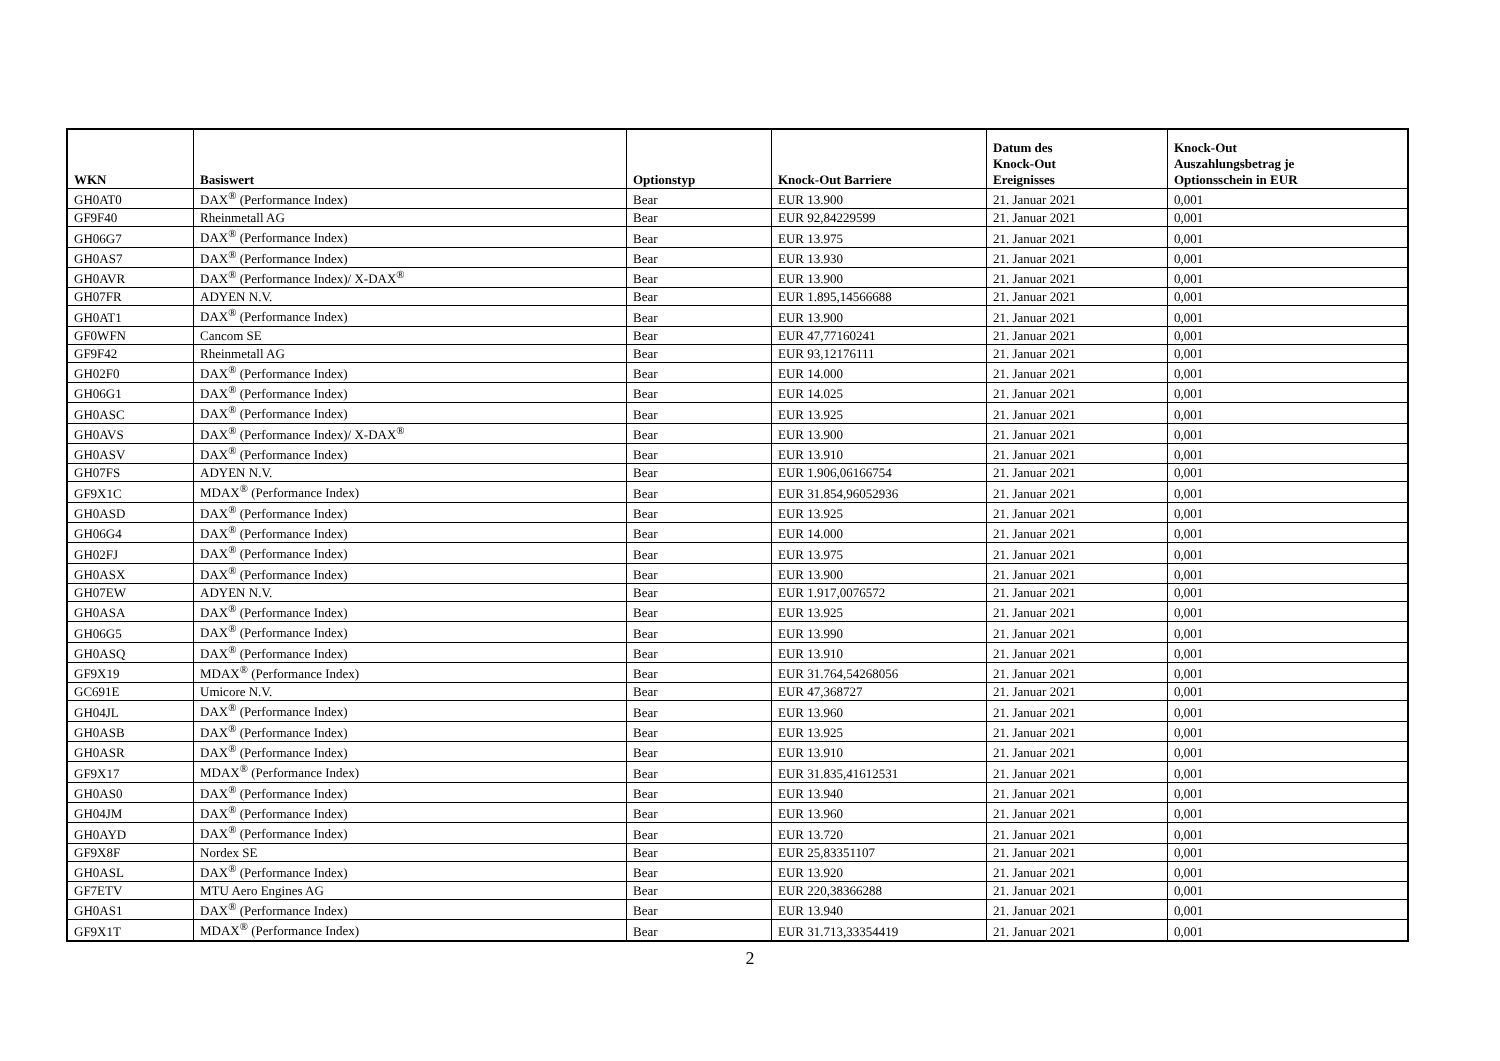| WKN | Basiswert | Optionstyp | Knock-Out Barriere | Datum des Knock-Out Ereignisses | Knock-Out Auszahlungsbetrag je Optionsschein in EUR |
| --- | --- | --- | --- | --- | --- |
| GH0AT0 | DAX<sup>®</sup> (Performance Index) | Bear | EUR 13.900 | 21. Januar 2021 | 0,001 |
| GF9F40 | Rheinmetall AG | Bear | EUR 92,84229599 | 21. Januar 2021 | 0,001 |
| GH06G7 | DAX<sup>®</sup> (Performance Index) | Bear | EUR 13.975 | 21. Januar 2021 | 0,001 |
| GH0AS7 | DAX<sup>®</sup> (Performance Index) | Bear | EUR 13.930 | 21. Januar 2021 | 0,001 |
| GH0AVR | DAX<sup>®</sup> (Performance Index)/ X-DAX<sup>®</sup> | Bear | EUR 13.900 | 21. Januar 2021 | 0,001 |
| GH07FR | ADYEN N.V. | Bear | EUR 1.895,14566688 | 21. Januar 2021 | 0,001 |
| GH0AT1 | DAX<sup>®</sup> (Performance Index) | Bear | EUR 13.900 | 21. Januar 2021 | 0,001 |
| GF0WFN | Cancom SE | Bear | EUR 47,77160241 | 21. Januar 2021 | 0,001 |
| GF9F42 | Rheinmetall AG | Bear | EUR 93,12176111 | 21. Januar 2021 | 0,001 |
| GH02F0 | DAX<sup>®</sup> (Performance Index) | Bear | EUR 14.000 | 21. Januar 2021 | 0,001 |
| GH06G1 | DAX<sup>®</sup> (Performance Index) | Bear | EUR 14.025 | 21. Januar 2021 | 0,001 |
| GH0ASC | DAX<sup>®</sup> (Performance Index) | Bear | EUR 13.925 | 21. Januar 2021 | 0,001 |
| GH0AVS | DAX<sup>®</sup> (Performance Index)/ X-DAX<sup>®</sup> | Bear | EUR 13.900 | 21. Januar 2021 | 0,001 |
| GH0ASV | DAX<sup>®</sup> (Performance Index) | Bear | EUR 13.910 | 21. Januar 2021 | 0,001 |
| GH07FS | ADYEN N.V. | Bear | EUR 1.906,06166754 | 21. Januar 2021 | 0,001 |
| GF9X1C | MDAX<sup>®</sup> (Performance Index) | Bear | EUR 31.854,96052936 | 21. Januar 2021 | 0,001 |
| GH0ASD | DAX<sup>®</sup> (Performance Index) | Bear | EUR 13.925 | 21. Januar 2021 | 0,001 |
| GH06G4 | DAX<sup>®</sup> (Performance Index) | Bear | EUR 14.000 | 21. Januar 2021 | 0,001 |
| GH02FJ | DAX<sup>®</sup> (Performance Index) | Bear | EUR 13.975 | 21. Januar 2021 | 0,001 |
| GH0ASX | DAX<sup>®</sup> (Performance Index) | Bear | EUR 13.900 | 21. Januar 2021 | 0,001 |
| GH07EW | ADYEN N.V. | Bear | EUR 1.917,0076572 | 21. Januar 2021 | 0,001 |
| GH0ASA | DAX<sup>®</sup> (Performance Index) | Bear | EUR 13.925 | 21. Januar 2021 | 0,001 |
| GH06G5 | DAX<sup>®</sup> (Performance Index) | Bear | EUR 13.990 | 21. Januar 2021 | 0,001 |
| GH0ASQ | DAX<sup>®</sup> (Performance Index) | Bear | EUR 13.910 | 21. Januar 2021 | 0,001 |
| GF9X19 | MDAX<sup>®</sup> (Performance Index) | Bear | EUR 31.764,54268056 | 21. Januar 2021 | 0,001 |
| GC691E | Umicore N.V. | Bear | EUR 47,368727 | 21. Januar 2021 | 0,001 |
| GH04JL | DAX<sup>®</sup> (Performance Index) | Bear | EUR 13.960 | 21. Januar 2021 | 0,001 |
| GH0ASB | DAX<sup>®</sup> (Performance Index) | Bear | EUR 13.925 | 21. Januar 2021 | 0,001 |
| GH0ASR | DAX<sup>®</sup> (Performance Index) | Bear | EUR 13.910 | 21. Januar 2021 | 0,001 |
| GF9X17 | MDAX<sup>®</sup> (Performance Index) | Bear | EUR 31.835,41612531 | 21. Januar 2021 | 0,001 |
| GH0AS0 | DAX<sup>®</sup> (Performance Index) | Bear | EUR 13.940 | 21. Januar 2021 | 0,001 |
| GH04JM | DAX<sup>®</sup> (Performance Index) | Bear | EUR 13.960 | 21. Januar 2021 | 0,001 |
| GH0AYD | DAX<sup>®</sup> (Performance Index) | Bear | EUR 13.720 | 21. Januar 2021 | 0,001 |
| GF9X8F | Nordex SE | Bear | EUR 25,83351107 | 21. Januar 2021 | 0,001 |
| GH0ASL | DAX<sup>®</sup> (Performance Index) | Bear | EUR 13.920 | 21. Januar 2021 | 0,001 |
| GF7ETV | MTU Aero Engines AG | Bear | EUR 220,38366288 | 21. Januar 2021 | 0,001 |
| GH0AS1 | DAX<sup>®</sup> (Performance Index) | Bear | EUR 13.940 | 21. Januar 2021 | 0,001 |
| GF9X1T | MDAX<sup>®</sup> (Performance Index) | Bear | EUR 31.713,33354419 | 21. Januar 2021 | 0,001 |
2